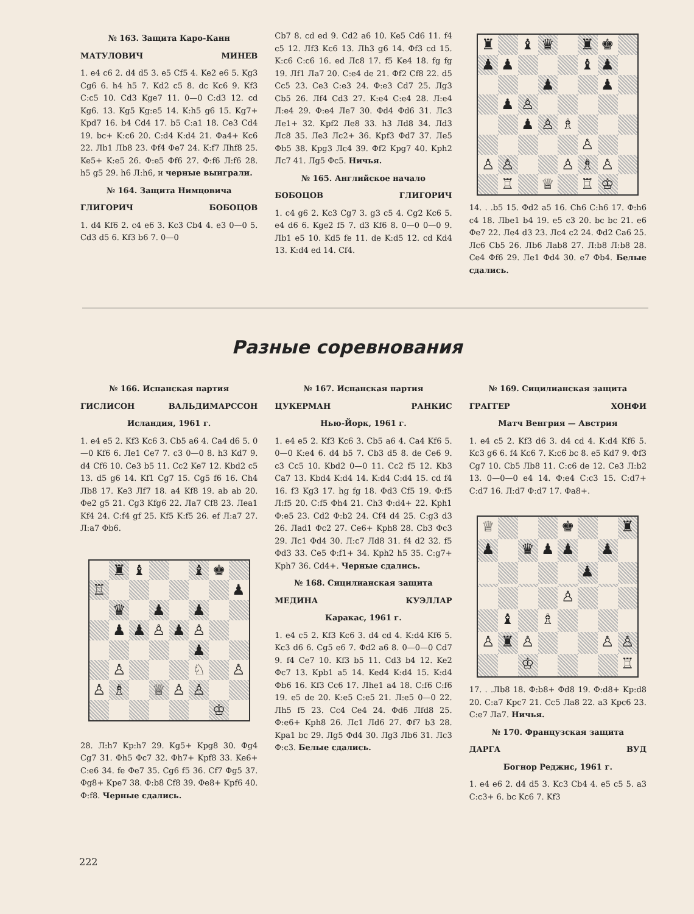№ 163. Защита Каро-Канн
МАТУЛОВИЧ МИНЕВ
1. e4 c6 2. d4 d5 3. e5 Cf5 4. Ke2 e6 5. Kg3 Cg6 6. h4 h5 7. Kd2 c5 8. dc Kc6 9. Kf3 C:c5 10. Cd3 Kge7 11. 0—0 C:d3 12. cd Kg6. 13. Kg5 Kg:e5 14. K:h5 g6 15. Kg7+ Kpd7 16. b4 Cd4 17. b5 C:a1 18. Ce3 Cd4 19. bc+ K:c6 20. C:d4 K:d4 21. Фa4+ Kc6 22. Лb1 Лb8 23. Фf4 Фe7 24. K:f7 Лhf8 25. Ke5+ K:e5 26. Ф:e5 Фf6 27. Ф:f6 Л:f6 28. h5 g5 29. h6 Л:h6, и черные выиграли.
№ 164. Защита Нимцовича
ГЛИГОРИЧ БОБОЦОВ
1. d4 Kf6 2. c4 e6 3. Kc3 Cb4 4. e3 0—0 5. Cd3 d5 6. Kf3 b6 7. 0—0
Cb7 8. cd ed 9. Cd2 a6 10. Ke5 Cd6 11. f4 c5 12. Лf3 Kc6 13. Лh3 g6 14. Фf3 cd 15. K:c6 C:c6 16. ed Лc8 17. f5 Ke4 18. fg fg 19. Лf1 Лa7 20. C:e4 de 21. Фf2 Cf8 22. d5 Cc5 23. Ce3 C:e3 24. Ф:e3 Cd7 25. Лg3 Cb5 26. Лf4 Cd3 27. K:e4 C:e4 28. Л:e4 Л:e4 29. Ф:e4 Лe7 30. Фd4 Фd6 31. Лc3 Лe1+ 32. Kpf2 Лe8 33. h3 Лd8 34. Лd3 Лc8 35. Лe3 Лc2+ 36. Kpf3 Фd7 37. Лe5 Фb5 38. Kpg3 Лc4 39. Фf2 Kpg7 40. Kph2 Лc7 41. Лg5 Фc5. Ничья.
№ 165. Английское начало
БОБОЦОВ ГЛИГОРИЧ
1. c4 g6 2. Kc3 Cg7 3. g3 c5 4. Cg2 Kc6 5. e4 d6 6. Kge2 f5 7. d3 Kf6 8. 0—0 0—0 9. Лb1 e5 10. Kd5 fe 11. de K:d5 12. cd Kd4 13. K:d4 ed 14. Cf4.
♜
♝
♛
♜
♚
♟
♟
♝
♟
♟
♟
♟
♙
♟
♙
♗
♙
♙
♙
♙
♗
♙
♖
♕
♖
♔
14. . .b5 15. Фd2 a5 16. Ch6 C:h6 17. Ф:h6 c4 18. Лbe1 b4 19. e5 c3 20. bc bc 21. e6 Фe7 22. Лe4 d3 23. Лc4 c2 24. Фd2 Ca6 25. Лc6 Cb5 26. Лb6 Лab8 27. Л:b8 Л:b8 28. Ce4 Фf6 29. Лe1 Фd4 30. e7 Фb4. Белые сдались.
Разные соревнования
№ 166. Испанская партия
ГИСЛИСОН ВАЛЬДИМАРССОН
Исландия, 1961 г.
1. e4 e5 2. Kf3 Kc6 3. Cb5 a6 4. Ca4 d6 5. 0—0 Kf6 6. Лe1 Ce7 7. c3 0—0 8. h3 Kd7 9. d4 Cf6 10. Ce3 b5 11. Cc2 Ke7 12. Kbd2 c5 13. d5 g6 14. Kf1 Cg7 15. Cg5 f6 16. Ch4 Лb8 17. Ke3 Лf7 18. a4 Kf8 19. ab ab 20. Фe2 g5 21. Cg3 Kfg6 22. Лa7 Cf8 23. Лea1 Kf4 24. C:f4 gf 25. Kf5 K:f5 26. ef Л:a7 27. Л:a7 Фb6.
♜
♝
♝
♚
♖
♟
♛
♟
♟
♟
♟
♙
♟
♙
♟
♙
♘
♙
♙
♗
♕
♙
♙
♔
28. Л:h7 Kp:h7 29. Kg5+ Kpg8 30. Фg4 Cg7 31. Фh5 Фc7 32. Фh7+ Kpf8 33. Ke6+ C:e6 34. fe Фe7 35. Cg6 f5 36. Cf7 Фg5 37. Фg8+ Kpe7 38. Ф:b8 Cf8 39. Фe8+ Kpf6 40. Ф:f8. Черные сдались.
№ 167. Испанская партия
ЦУКЕРМАН РАНКИС
Нью-Йорк, 1961 г.
1. e4 e5 2. Kf3 Kc6 3. Cb5 a6 4. Ca4 Kf6 5. 0—0 K:e4 6. d4 b5 7. Cb3 d5 8. de Ce6 9. c3 Cc5 10. Kbd2 0—0 11. Cc2 f5 12. Kb3 Ca7 13. Kbd4 K:d4 14. K:d4 C:d4 15. cd f4 16. f3 Kg3 17. hg fg 18. Фd3 Cf5 19. Ф:f5 Л:f5 20. C:f5 Фh4 21. Ch3 Ф:d4+ 22. Kph1 Ф:e5 23. Cd2 Ф:b2 24. Cf4 d4 25. C:g3 d3 26. Лad1 Фc2 27. Ce6+ Kph8 28. Cb3 Фc3 29. Лc1 Фd4 30. Л:c7 Лd8 31. f4 d2 32. f5 Фd3 33. Ce5 Ф:f1+ 34. Kph2 h5 35. C:g7+ Kph7 36. Cd4+. Черные сдались.
№ 168. Сицилианская защита
МЕДИНА КУЭЛЛАР
Каракас, 1961 г.
1. e4 c5 2. Kf3 Kc6 3. d4 cd 4. K:d4 Kf6 5. Kc3 d6 6. Cg5 e6 7. Фd2 a6 8. 0—0—0 Cd7 9. f4 Ce7 10. Kf3 b5 11. Cd3 b4 12. Ke2 Фc7 13. Kpb1 a5 14. Ked4 K:d4 15. K:d4 Фb6 16. Kf3 Cc6 17. Лhe1 a4 18. C:f6 C:f6 19. e5 de 20. K:e5 C:e5 21. Л:e5 0—0 22. Лh5 f5 23. Cc4 Ce4 24. Фd6 Лfd8 25. Ф:e6+ Kph8 26. Лc1 Лd6 27. Фf7 b3 28. Kpa1 bc 29. Лg5 Фd4 30. Лg3 Лb6 31. Лc3 Ф:c3. Белые сдались.
№ 169. Сицилианская защита
ГРАГГЕР ХОНФИ
Матч Венгрия — Австрия
1. e4 c5 2. Kf3 d6 3. d4 cd 4. K:d4 Kf6 5. Kc3 g6 6. f4 Kc6 7. K:c6 bc 8. e5 Kd7 9. Фf3 Cg7 10. Cb5 Лb8 11. C:c6 de 12. Ce3 Л:b2 13. 0—0—0 e4 14. Ф:e4 C:c3 15. C:d7+ C:d7 16. Л:d7 Ф:d7 17. Фa8+.
♕
♚
♜
♟
♛
♟
♟
♟
♟
♙
♝
♗
♙
♜
♙
♙
♙
♔
♖
17. . .Лb8 18. Ф:b8+ Фd8 19. Ф:d8+ Kp:d8 20. C:a7 Kpc7 21. Cc5 Лa8 22. a3 Kpc6 23. C:e7 Лa7. Ничья.
№ 170. Французская защита
ДАРГА ВУД
Богнор Реджис, 1961 г.
1. e4 e6 2. d4 d5 3. Kc3 Cb4 4. e5 c5 5. a3 C:c3+ 6. bc Kc6 7. Kf3
222